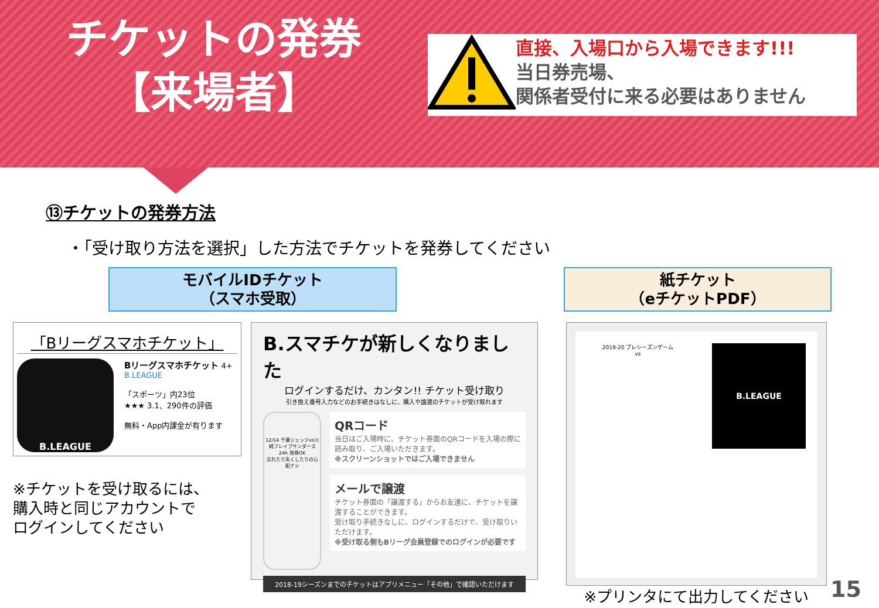チケットの発券
【来場者】
直接、入場口から入場できます!!!
当日券売場、
関係者受付に来る必要はありません
⑬チケットの発券方法
・「受け取り方法を選択」した方法でチケットを発券してください
モバイルIDチケット
（スマホ受取）
紙チケット
（eチケットPDF）
「Bリーグスマホチケット」
B.LEAGUE
Bリーグスマホチケット 4+
B.LEAGUE
「スポーツ」内23位
★★★ 3.1、290件の評価
無料・App内課金が有ります
※チケットを受け取るには、
購入時と同じアカウントで
ログインしてください
B.スマチケが新しくなりました
ログインするだけ、カンタン!! チケット受け取り
引き換え番号入力などのお手続きはなしに、購入や譲渡のチケットが受け取れます
12/14 千葉ジェッツvs川崎ブレイブサンダース
24h 発券OK
忘れたり失くしたりの心配ナシ
QRコード
当日はご入場時に、チケット券面のQRコードを入場の際に読み取り、ご入場いただきます。
※スクリーンショットではご入場できません
メールで譲渡
チケット券面の「譲渡する」からお友達に、チケットを譲渡することができます。
受け取り手続きなしに、ログインするだけで、受け取りいただけます。
※受け取る側もBリーグ会員登録でのログインが必要です
2018-19シーズンまでのチケットはアプリメニュー「その他」で確認いただけます
2019-20 プレシーズンゲーム
vs
B.LEAGUE
※プリンタにて出力してください
15